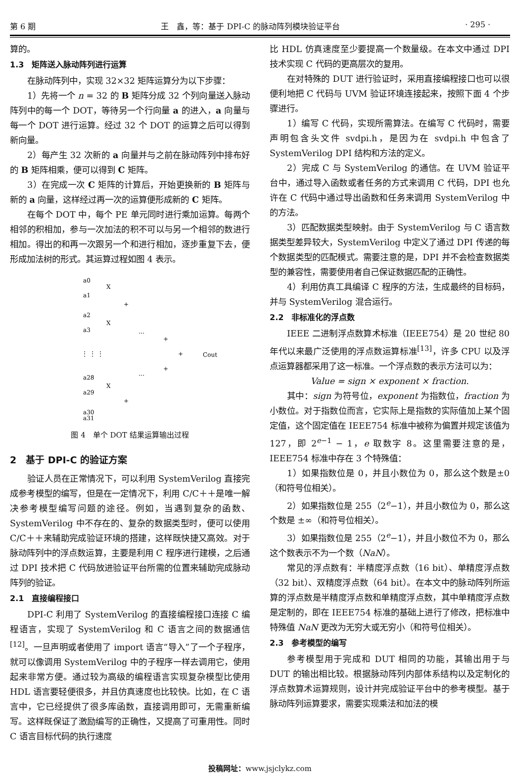第 6 期 王　鑫，等：基于 DPI-C 的脉动阵列模块验证平台 · 295 ·
算的。
1.3　矩阵送入脉动阵列进行运算
在脉动阵列中，实现 32×32 矩阵运算分为以下步骤：
1）先将一个 n = 32 的 B 矩阵分成 32 个列向量送入脉动阵列中的每一个 DOT，等待另一个行向量 a 的进入，a 向量与每一个 DOT 进行运算。经过 32 个 DOT 的运算之后可以得到新向量。
2）每产生 32 次新的 a 向量并与之前在脉动阵列中排布好的 B 矩阵相乘，便可以得到 C 矩阵。
3）在完成一次 C 矩阵的计算后，开始更换新的 B 矩阵与新的 a 向量，这样经过再一次的运算便形成新的 C 矩阵。
在每个 DOT 中，每个 PE 单元同时进行乘加运算。每两个相邻的积相加，参与一次加法的积不可以与另一个相邻的数进行相加。得出的和再一次跟另一个和进行相加，逐步重复下去，便形成加法树的形式。其运算过程如图 4 表示。
a0
a1
a2
a3
X
X
+
⋮ ⋮ ⋮
…
…
+
+
+
Cout
a28
a29
a30
a31
X
+
图 4　单个 DOT 结果运算输出过程
2　基于 DPI-C 的验证方案
验证人员在正常情况下，可以利用 SystemVerilog 直接完成参考模型的编写，但是在一定情况下，利用 C/C＋＋是唯一解决参考模型编写问题的途径。例如，当遇到复杂的函数、SystemVerilog 中不存在的、复杂的数据类型时，便可以使用 C/C＋＋来辅助完成验证环境的搭建，这样既快捷又高效。对于脉动阵列中的浮点数运算，主要是利用 C 程序进行建模，之后通过 DPI 技术把 C 代码放进验证平台所需的位置来辅助完成脉动阵列的验证。
2.1　直接编程接口
DPI-C 利用了 SystemVerilog 的直接编程接口连接 C 编程语言，实现了 SystemVerilog 和 C 语言之间的数据通信<sup>[12]</sup>。一旦声明或者使用了 import 语言“导入”了一个子程序，就可以像调用 SystemVerilog 中的子程序一样去调用它，使用起来非常方便。通过较为高级的编程语言实现复杂模型比使用 HDL 语言要轻便很多，并且仿真速度也比较快。比如，在 C 语言中，它已经提供了很多库函数，直接调用即可，无需重新编写。这样既保证了激励编写的正确性，又提高了可重用性。同时 C 语言目标代码的执行速度
比 HDL 仿真速度至少要提高一个数量级。在本文中通过 DPI 技术实现 C 代码的更高层次的复用。
在对特殊的 DUT 进行验证时，采用直接编程接口也可以很便利地把 C 代码与 UVM 验证环境连接起来，按照下面 4 个步骤进行。
1）编写 C 代码，实现所需算法。在编写 C 代码时，需要声明包含头文件 svdpi.h，是因为在 svdpi.h 中包含了 SystemVerilog DPI 结构和方法的定义。
2）完成 C 与 SystemVerilog 的通信。在 UVM 验证平台中，通过导入函数或者任务的方式来调用 C 代码，DPI 也允许在 C 代码中通过导出函数和任务来调用 SystemVerilog 中的方法。
3）匹配数据类型映射。由于 SystemVerilog 与 C 语言数据类型差异较大，SystemVerilog 中定义了通过 DPI 传递的每个数据类型的匹配模式。需要注意的是，DPI 并不会检查数据类型的兼容性，需要使用者自己保证数据匹配的正确性。
4）利用仿真工具编译 C 程序的方法，生成最终的目标码，并与 SystemVerilog 混合运行。
2.2　非标准化的浮点数
IEEE 二进制浮点数算术标准（IEEE754）是 20 世纪 80 年代以来最广泛使用的浮点数运算标准<sup>[13]</sup>，许多 CPU 以及浮点运算器都采用了这一标准。一个浮点数的表示方法可以为：
Value = sign × exponent × fraction.
其中：sign 为符号位，exponent 为指数位，fraction 为小数位。对于指数位而言，它实际上是指数的实际值加上某个固定值，这个固定值在 IEEE754 标准中被称为偏置并规定该值为 127，即 2<sup>e−1</sup> − 1，e 取数字 8。这里需要注意的是，IEEE754 标准中存在 3 个特殊值：
1）如果指数位是 0，并且小数位为 0，那么这个数是±0（和符号位相关）。
2）如果指数位是 255（2<sup>e</sup>−1），并且小数位为 0，那么这个数是 ±∞（和符号位相关）。
3）如果指数位是 255（2<sup>e</sup>−1），并且小数位不为 0，那么这个数表示不为一个数（NaN）。
常见的浮点数有：半精度浮点数（16 bit）、单精度浮点数（32 bit）、双精度浮点数（64 bit）。在本文中的脉动阵列所运算的浮点数是半精度浮点数和单精度浮点数，其中单精度浮点数是定制的，即在 IEEE754 标准的基础上进行了修改，把标准中特殊值 NaN 更改为无穷大或无穷小（和符号位相关）。
2.3　参考模型的编写
参考模型用于完成和 DUT 相同的功能，其输出用于与 DUT 的输出相比较。根据脉动阵列内部体系结构以及定制化的浮点数算术运算规则，设计并完成验证平台中的参考模型。基于脉动阵列运算要求，需要实现乘法和加法的模
投稿网址：www.jsjclykz.com